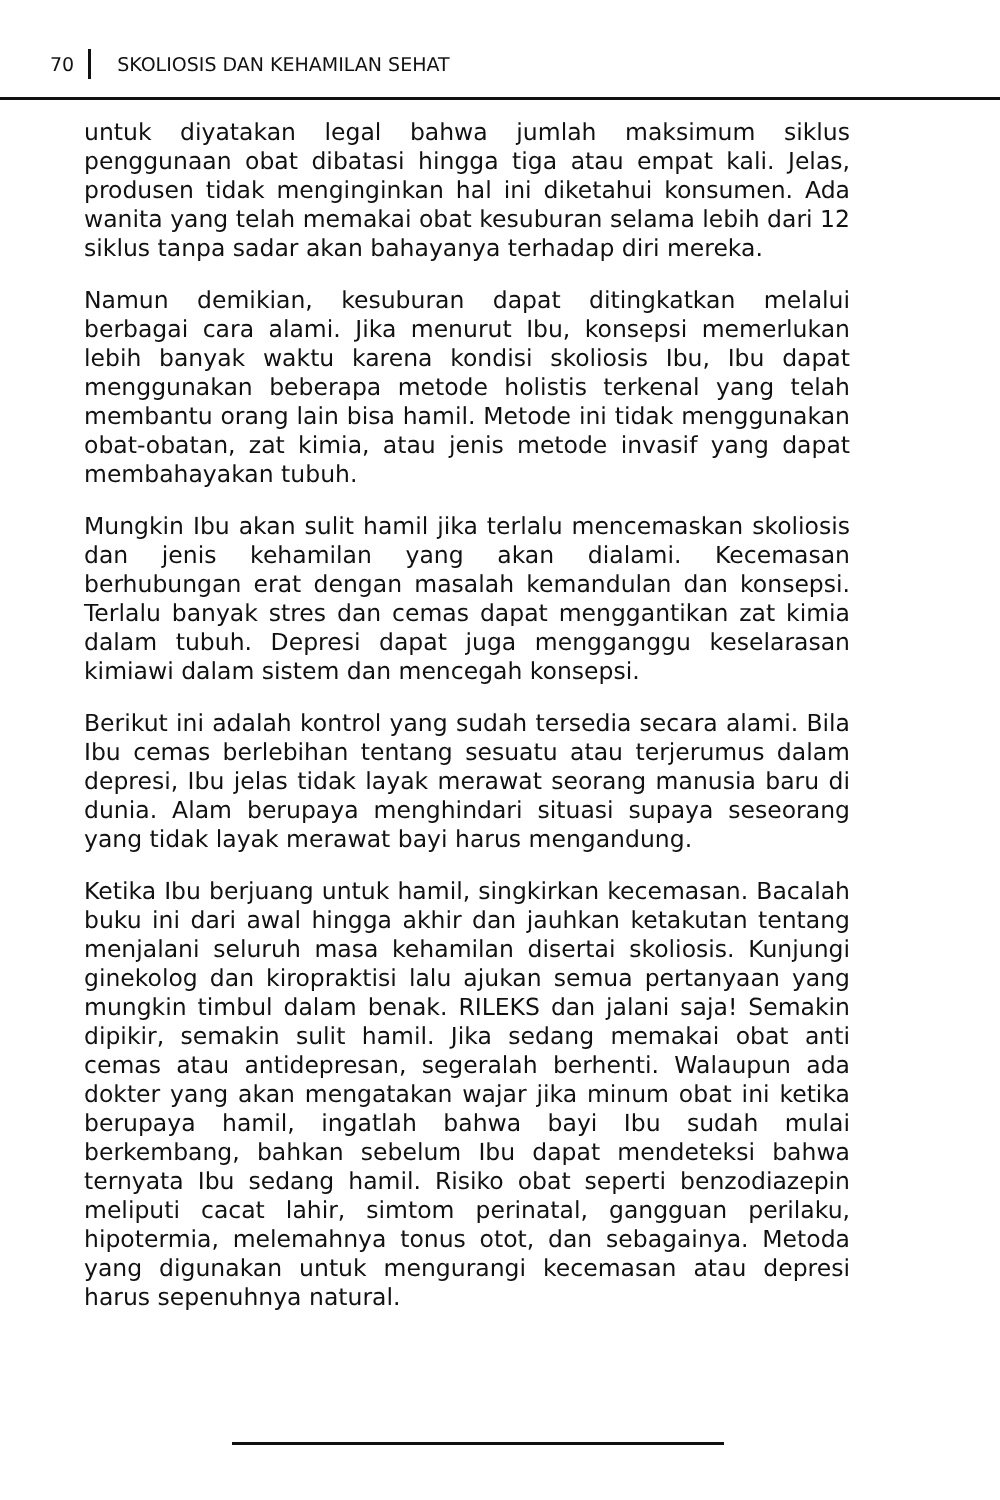70 SKOLIOSIS DAN KEHAMILAN SEHAT
untuk diyatakan legal bahwa jumlah maksimum siklus penggunaan obat dibatasi hingga tiga atau empat kali. Jelas, produsen tidak menginginkan hal ini diketahui konsumen. Ada wanita yang telah memakai obat kesuburan selama lebih dari 12 siklus tanpa sadar akan bahayanya terhadap diri mereka.
Namun demikian, kesuburan dapat ditingkatkan melalui berbagai cara alami. Jika menurut Ibu, konsepsi memerlukan lebih banyak waktu karena kondisi skoliosis Ibu, Ibu dapat menggunakan beberapa metode holistis terkenal yang telah membantu orang lain bisa hamil. Metode ini tidak menggunakan obat-obatan, zat kimia, atau jenis metode invasif yang dapat membahayakan tubuh.
Mungkin Ibu akan sulit hamil jika terlalu mencemaskan skoliosis dan jenis kehamilan yang akan dialami. Kecemasan berhubungan erat dengan masalah kemandulan dan konsepsi. Terlalu banyak stres dan cemas dapat menggantikan zat kimia dalam tubuh. Depresi dapat juga mengganggu keselarasan kimiawi dalam sistem dan mencegah konsepsi.
Berikut ini adalah kontrol yang sudah tersedia secara alami. Bila Ibu cemas berlebihan tentang sesuatu atau terjerumus dalam depresi, Ibu jelas tidak layak merawat seorang manusia baru di dunia. Alam berupaya menghindari situasi supaya seseorang yang tidak layak merawat bayi harus mengandung.
Ketika Ibu berjuang untuk hamil, singkirkan kecemasan. Bacalah buku ini dari awal hingga akhir dan jauhkan ketakutan tentang menjalani seluruh masa kehamilan disertai skoliosis. Kunjungi ginekolog dan kiropraktisi lalu ajukan semua pertanyaan yang mungkin timbul dalam benak. RILEKS dan jalani saja! Semakin dipikir, semakin sulit hamil. Jika sedang memakai obat anti cemas atau antidepresan, segeralah berhenti. Walaupun ada dokter yang akan mengatakan wajar jika minum obat ini ketika berupaya hamil, ingatlah bahwa bayi Ibu sudah mulai berkembang, bahkan sebelum Ibu dapat mendeteksi bahwa ternyata Ibu sedang hamil. Risiko obat seperti benzodiazepin meliputi cacat lahir, simtom perinatal, gangguan perilaku, hipotermia, melemahnya tonus otot, dan sebagainya. Metoda yang digunakan untuk mengurangi kecemasan atau depresi harus sepenuhnya natural.